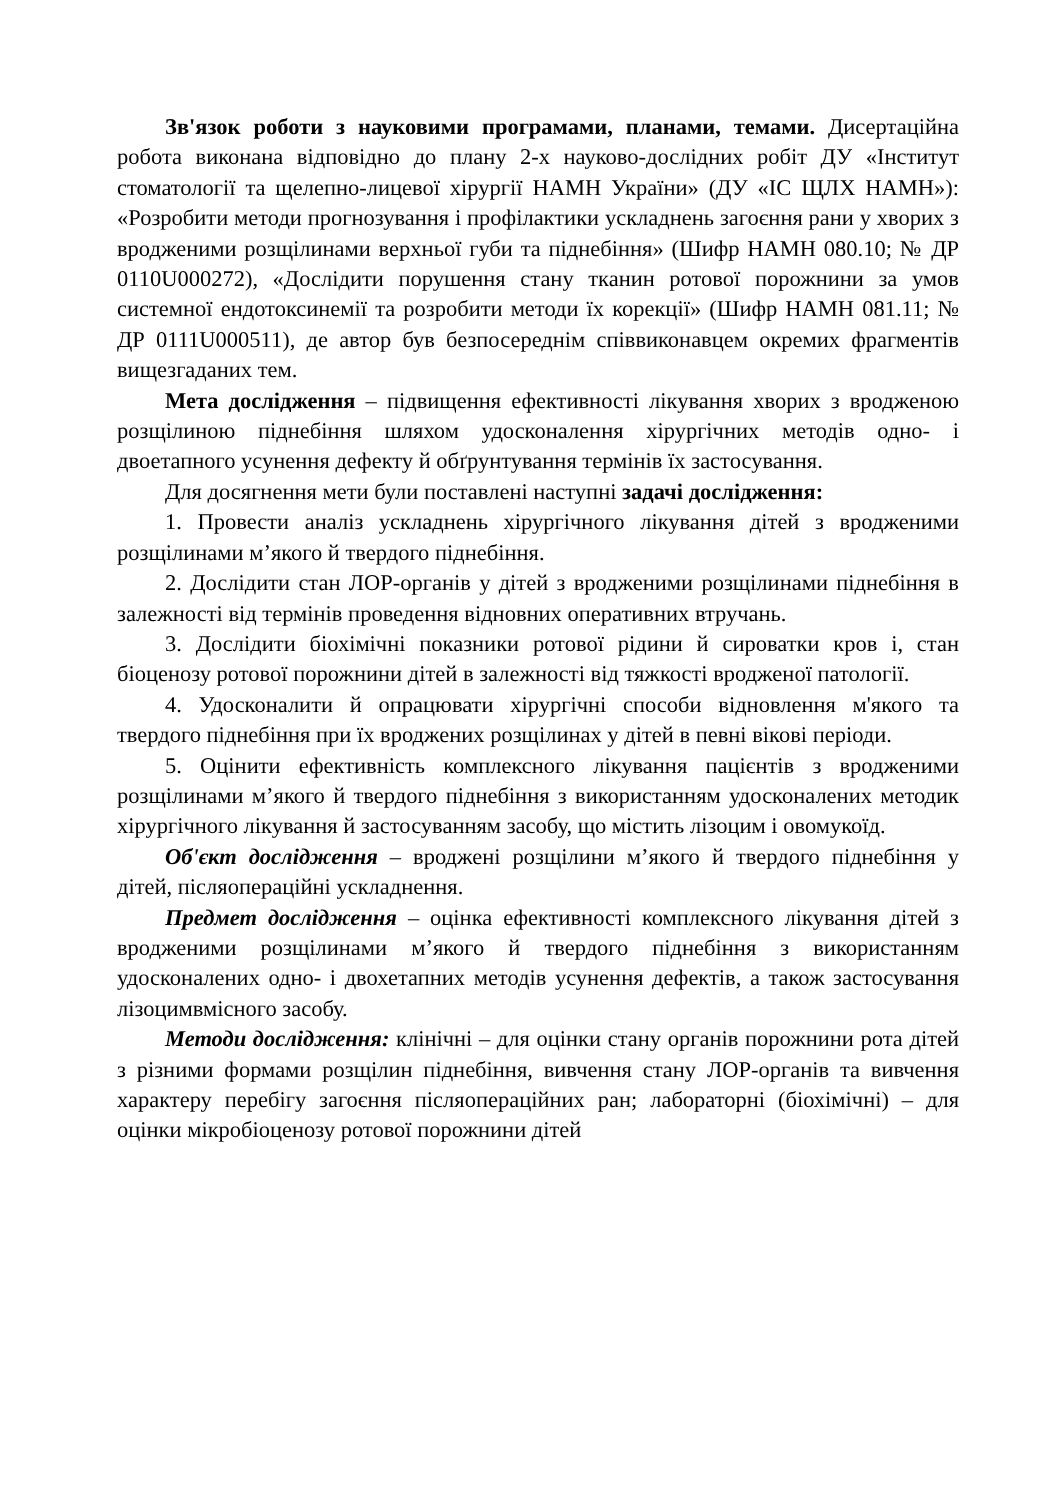Зв'язок роботи з науковими програмами, планами, темами. Дисертаційна робота виконана відповідно до плану 2-х науково-дослідних робіт ДУ «Інститут стоматології та щелепно-лицевої хірургії НАМН України» (ДУ «ІС ЩЛХ НАМН»): «Розробити методи прогнозування і профілактики ускладнень загоєння рани у хворих з вродженими розщілинами верхньої губи та піднебіння» (Шифр НАМН 080.10; № ДР 0110U000272), «Дослідити порушення стану тканин ротової порожнини за умов системної ендотоксинемії та розробити методи їх корекції» (Шифр НАМН 081.11; № ДР 0111U000511), де автор був безпосереднім співвиконавцем окремих фрагментів вищезгаданих тем.
Мета дослідження – підвищення ефективності лікування хворих з вродженою розщілиною піднебіння шляхом удосконалення хірургічних методів одно- і двоетапного усунення дефекту й обґрунтування термінів їх застосування.
Для досягнення мети були поставлені наступні задачі дослідження:
1. Провести аналіз ускладнень хірургічного лікування дітей з вродженими розщілинами м’якого й твердого піднебіння.
2. Дослідити стан ЛОР-органів у дітей з вродженими розщілинами піднебіння в залежності від термінів проведення відновних оперативних втручань.
3. Дослідити біохімічні показники ротової рідини й сироватки кров і, стан біоценозу ротової порожнини дітей в залежності від тяжкості вродженої патології.
4. Удосконалити й опрацювати хірургічні способи відновлення м'якого та твердого піднебіння при їх вроджених розщілинах у дітей в певні вікові періоди.
5. Оцінити ефективність комплексного лікування пацієнтів з вродженими розщілинами м’якого й твердого піднебіння з використанням удосконалених методик хірургічного лікування й застосуванням засобу, що містить лізоцим і овомукоїд.
Об'єкт дослідження – вроджені розщілини м’якого й твердого піднебіння у дітей, післяопераційні ускладнення.
Предмет дослідження – оцінка ефективності комплексного лікування дітей з вродженими розщілинами м’якого й твердого піднебіння з використанням удосконалених одно- і двохетапних методів усунення дефектів, а також застосування лізоцимвмісного засобу.
Методи дослідження: клінічні – для оцінки стану органів порожнини рота дітей з різними формами розщілин піднебіння, вивчення стану ЛОР-органів та вивчення характеру перебігу загоєння післяопераційних ран; лабораторні (біохімічні) – для оцінки мікробіоценозу ротової порожнини дітей